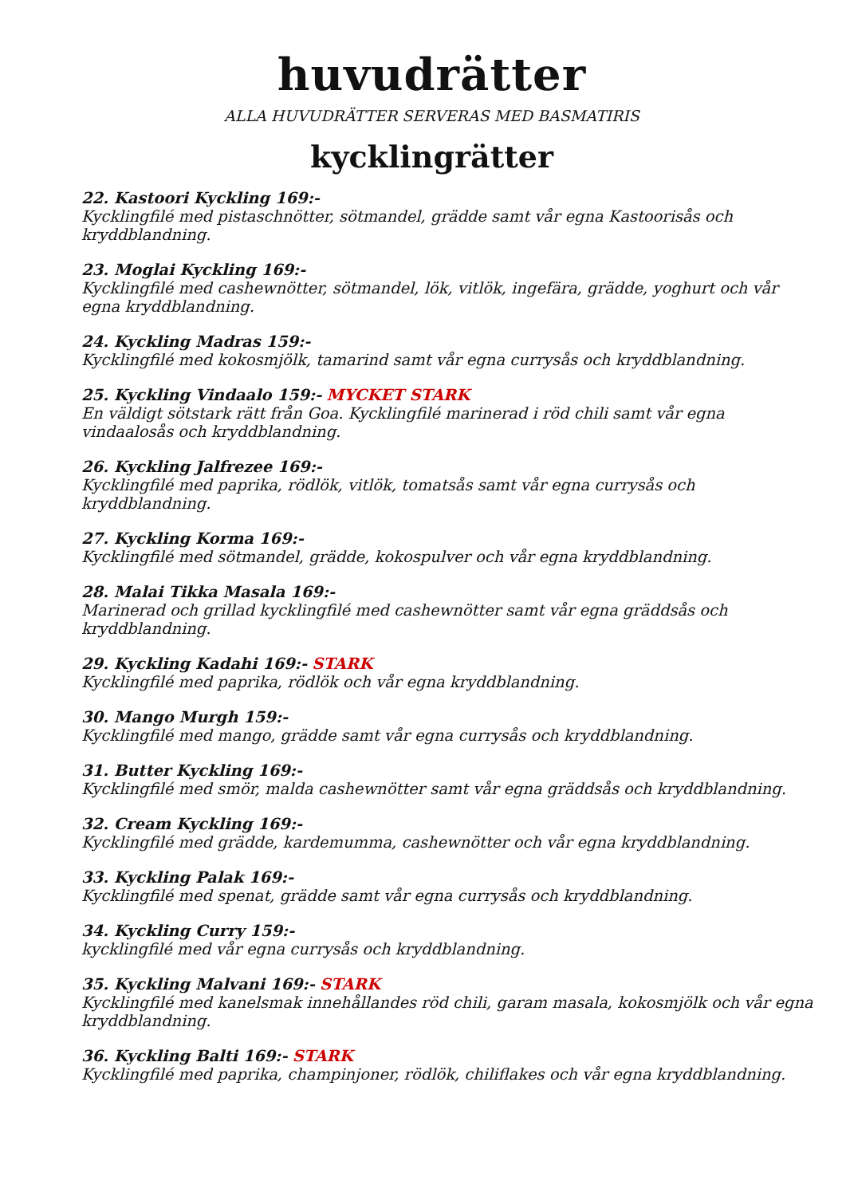huvudrätter
ALLA HUVUDRÄTTER SERVERAS MED BASMATIRIS
kycklingrätter
22. Kastoori Kyckling 169:-
Kycklingfilé med pistaschnötter, sötmandel, grädde samt vår egna Kastoorisås och kryddblandning.
23. Moglai Kyckling 169:-
Kycklingfilé med cashewnötter, sötmandel, lök, vitlök, ingefära, grädde, yoghurt och vår egna kryddblandning.
24. Kyckling Madras 159:-
Kycklingfilé med kokosmjölk, tamarind samt vår egna currysås och kryddblandning.
25. Kyckling Vindaalo 159:- MYCKET STARK
En väldigt sötstark rätt från Goa. Kycklingfilé marinerad i röd chili samt vår egna vindaalosås och kryddblandning.
26. Kyckling Jalfrezee 169:-
Kycklingfilé med paprika, rödlök, vitlök, tomatsås samt vår egna currysås och kryddblandning.
27. Kyckling Korma 169:-
Kycklingfilé med sötmandel, grädde, kokospulver och vår egna kryddblandning.
28. Malai Tikka Masala 169:-
Marinerad och grillad kycklingfilé med cashewnötter samt vår egna gräddsås och kryddblandning.
29. Kyckling Kadahi 169:- STARK
Kycklingfilé med paprika, rödlök och vår egna kryddblandning.
30. Mango Murgh 159:-
Kycklingfilé med mango, grädde samt vår egna currysås och kryddblandning.
31. Butter Kyckling 169:-
Kycklingfilé med smör, malda cashewnötter samt vår egna gräddsås och kryddblandning.
32. Cream Kyckling 169:-
Kycklingfilé med grädde, kardemumma, cashewnötter och vår egna kryddblandning.
33. Kyckling Palak 169:-
Kycklingfilé med spenat, grädde samt vår egna currysås och kryddblandning.
34. Kyckling Curry 159:-
kycklingfilé med vår egna currysås och kryddblandning.
35. Kyckling Malvani 169:- STARK
Kycklingfilé med kanelsmak innehållandes röd chili, garam masala, kokosmjölk och vår egna kryddblandning.
36. Kyckling Balti 169:- STARK
Kycklingfilé med paprika, champinjoner, rödlök, chiliflakes och vår egna kryddblandning.